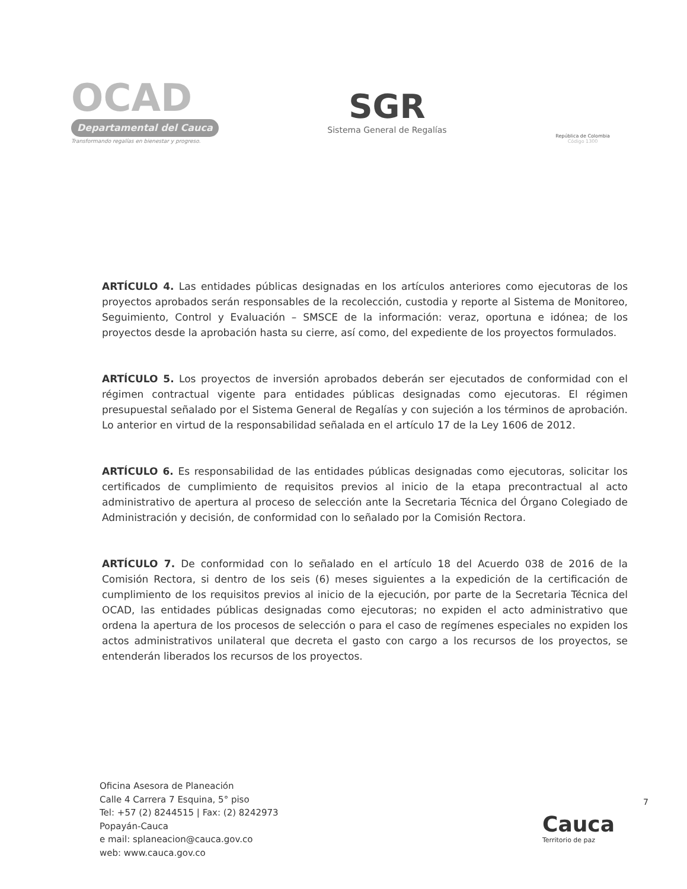OCAD
Departamental del Cauca
Transformando regalías en bienestar y progreso.
SGR
Sistema General de Regalías
República de Colombia
Código 1300
ARTÍCULO 4. Las entidades públicas designadas en los artículos anteriores como ejecutoras de los proyectos aprobados serán responsables de la recolección, custodia y reporte al Sistema de Monitoreo, Seguimiento, Control y Evaluación – SMSCE de la información: veraz, oportuna e idónea; de los proyectos desde la aprobación hasta su cierre, así como, del expediente de los proyectos formulados.
ARTÍCULO 5. Los proyectos de inversión aprobados deberán ser ejecutados de conformidad con el régimen contractual vigente para entidades públicas designadas como ejecutoras. El régimen presupuestal señalado por el Sistema General de Regalías y con sujeción a los términos de aprobación. Lo anterior en virtud de la responsabilidad señalada en el artículo 17 de la Ley 1606 de 2012.
ARTÍCULO 6. Es responsabilidad de las entidades públicas designadas como ejecutoras, solicitar los certificados de cumplimiento de requisitos previos al inicio de la etapa precontractual al acto administrativo de apertura al proceso de selección ante la Secretaria Técnica del Órgano Colegiado de Administración y decisión, de conformidad con lo señalado por la Comisión Rectora.
ARTÍCULO 7. De conformidad con lo señalado en el artículo 18 del Acuerdo 038 de 2016 de la Comisión Rectora, si dentro de los seis (6) meses siguientes a la expedición de la certificación de cumplimiento de los requisitos previos al inicio de la ejecución, por parte de la Secretaria Técnica del OCAD, las entidades públicas designadas como ejecutoras; no expiden el acto administrativo que ordena la apertura de los procesos de selección o para el caso de regímenes especiales no expiden los actos administrativos unilateral que decreta el gasto con cargo a los recursos de los proyectos, se entenderán liberados los recursos de los proyectos.
Oficina Asesora de Planeación
Calle 4 Carrera 7 Esquina, 5° piso
Tel: +57 (2) 8244515 | Fax: (2) 8242973
Popayán-Cauca
e mail: splaneacion@cauca.gov.co
web: www.cauca.gov.co
Cauca
Territorio de paz
7